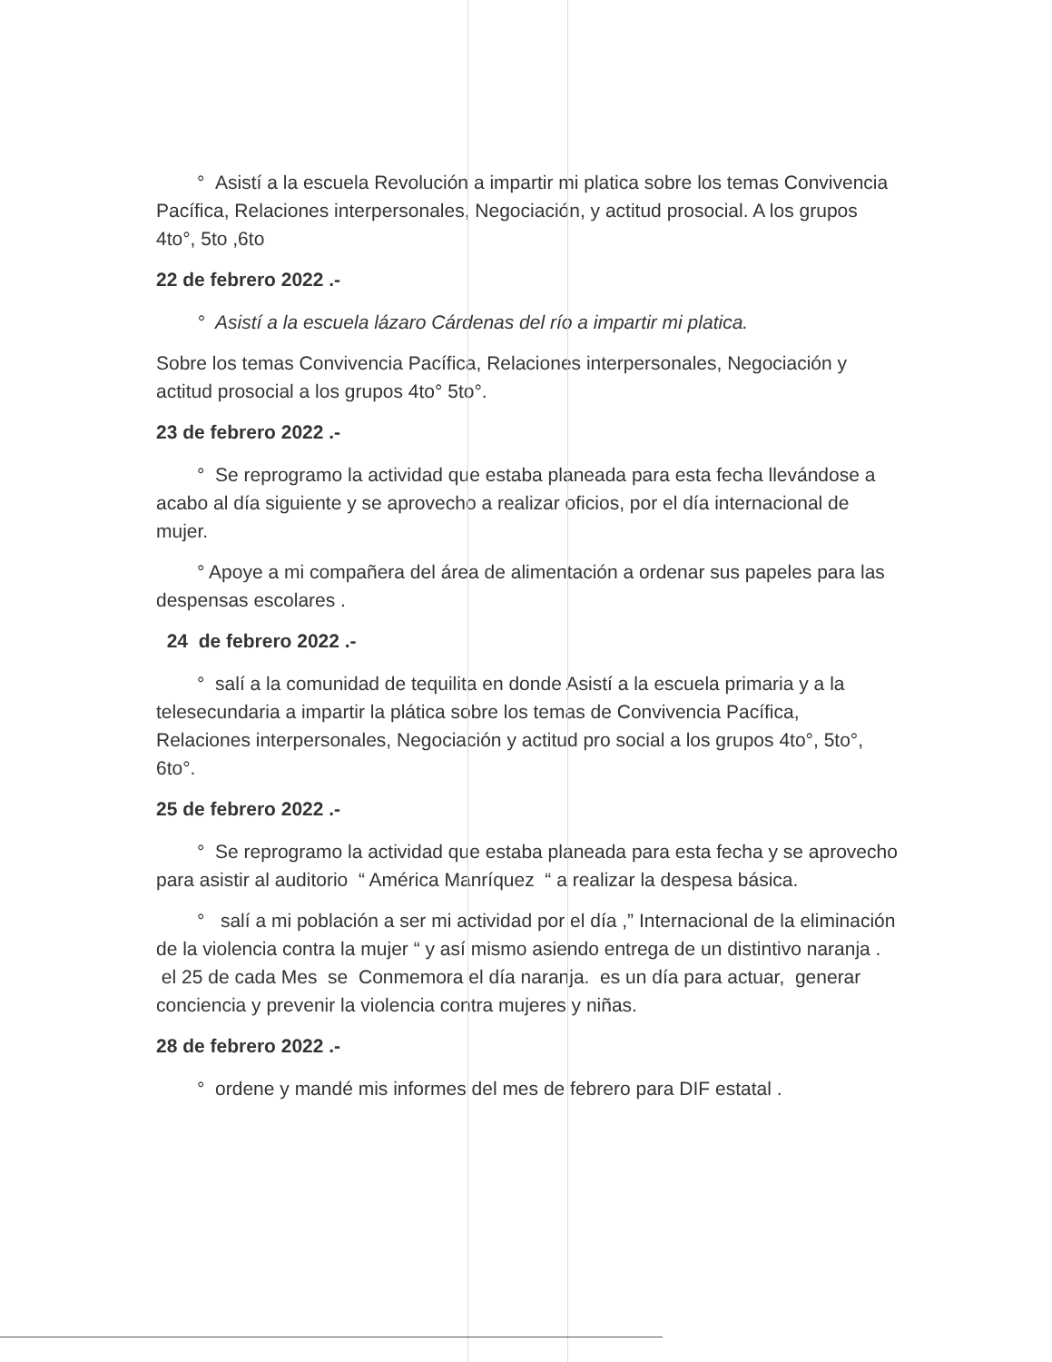° Asistí a la escuela Revolución a impartir mi platica sobre los temas Convivencia Pacífica, Relaciones interpersonales, Negociación, y actitud prosocial. A los grupos 4to°, 5to ,6to
22 de febrero 2022 .-
° Asistí a la escuela lázaro Cárdenas del río a impartir mi platica.
Sobre los temas Convivencia Pacífica, Relaciones interpersonales, Negociación y actitud prosocial a los grupos 4to° 5to°.
23 de febrero 2022 .-
° Se reprogramo la actividad que estaba planeada para esta fecha llevándose a acabo al día siguiente y se aprovecho a realizar oficios, por el día internacional de mujer.
° Apoye a mi compañera del área de alimentación a ordenar sus papeles para las despensas escolares .
24 de febrero 2022 .-
° salí a la comunidad de tequilita en donde Asistí a la escuela primaria y a la telesecundaria a impartir la plática sobre los temas de Convivencia Pacífica, Relaciones interpersonales, Negociación y actitud pro social a los grupos 4to°, 5to°, 6to°.
25 de febrero 2022 .-
° Se reprogramo la actividad que estaba planeada para esta fecha y se aprovecho para asistir al auditorio “ América Manríquez “ a realizar la despesa básica.
° salí a mi población a ser mi actividad por el día ,” Internacional de la eliminación de la violencia contra la mujer “ y así mismo asiendo entrega de un distintivo naranja . el 25 de cada Mes se Conmemora el día naranja. es un día para actuar, generar conciencia y prevenir la violencia contra mujeres y niñas.
28 de febrero 2022 .-
° ordene y mandé mis informes del mes de febrero para DIF estatal .